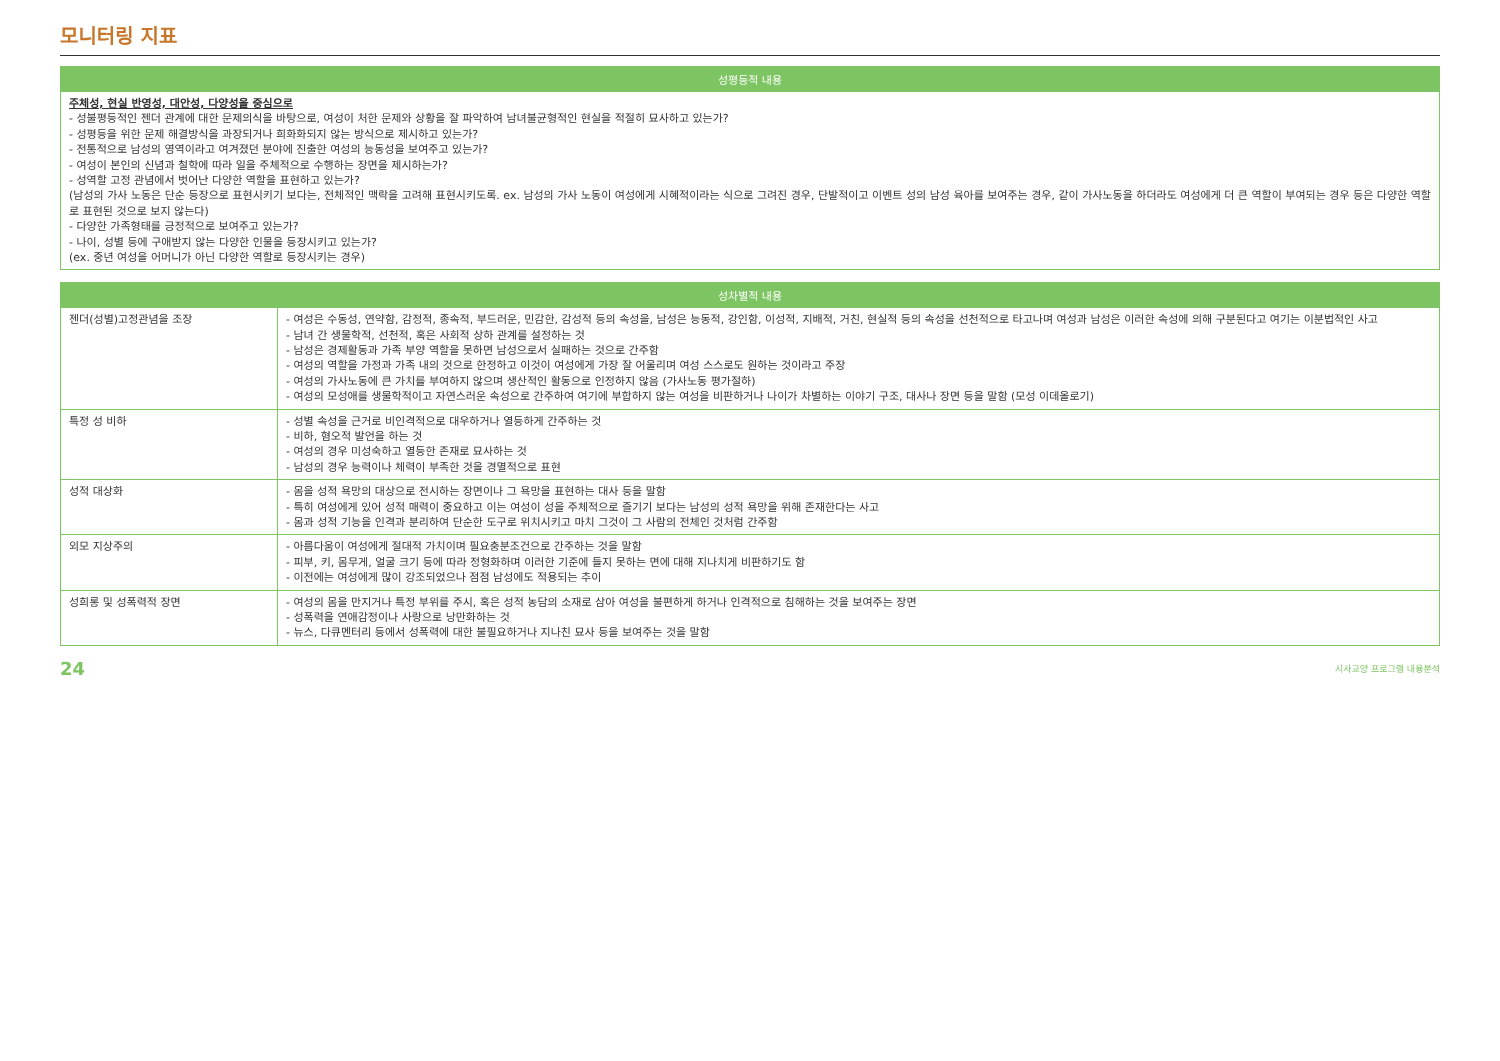모니터링 지표
| 성평등적 내용 |
| --- |
| 주체성, 현실 반영성, 대안성, 다양성을 중심으로 - 성불평등적인 젠더 관계에 대한 문제의식을 바탕으로, 여성이 처한 문제와 상황을 잘 파악하여 남녀불균형적인 현실을 적절히 묘사하고 있는가? - 성평등을 위한 문제 해결방식을 과장되거나 희화화되지 않는 방식으로 제시하고 있는가? - 전통적으로 남성의 영역이라고 여겨졌던 분야에 진출한 여성의 능동성을 보여주고 있는가? - 여성이 본인의 신념과 철학에 따라 일을 주체적으로 수행하는 장면을 제시하는가? - 성역할 고정 관념에서 벗어난 다양한 역할을 표현하고 있는가? (남성의 가사 노동은 단순 등장으로 표현시키기 보다는, 전체적인 맥락을 고려해 표현시키도록. ex. 남성의 가사 노동이 여성에게 시혜적이라는 식으로 그려진 경우, 단발적이고 이벤트 성의 남성 육아를 보여주는 경우, 같이 가사노동을 하더라도 여성에게 더 큰 역할이 부여되는 경우 등은 다양한 역할로 표현된 것으로 보지 않는다) - 다양한 가족형태를 긍정적으로 보여주고 있는가? - 나이, 성별 등에 구애받지 않는 다양한 인물을 등장시키고 있는가? (ex. 중년 여성을 어머니가 아닌 다양한 역할로 등장시키는 경우) |
| 성차별적 내용 | |
| --- | --- |
| 젠더(성별)고정관념을 조장 | - 여성은 수동성, 연약함, 감정적, 종속적, 부드러운, 민감한, 감성적 등의 속성을, 남성은 능동적, 강인함, 이성적, 지배적, 거친, 현실적 등의 속성을 선천적으로 타고나며 여성과 남성은 이러한 속성에 의해 구분된다고 여기는 이분법적인 사고 - 남녀 간 생물학적, 선천적, 혹은 사회적 상하 관계를 설정하는 것 - 남성은 경제활동과 가족 부양 역할을 못하면 남성으로서 실패하는 것으로 간주함 - 여성의 역할을 가정과 가족 내의 것으로 한정하고 이것이 여성에게 가장 잘 어울리며 여성 스스로도 원하는 것이라고 주장 - 여성의 가사노동에 큰 가치를 부여하지 않으며 생산적인 활동으로 인정하지 않음 (가사노동 평가절하) - 여성의 모성애를 생물학적이고 자연스러운 속성으로 간주하여 여기에 부합하지 않는 여성을 비판하거나 나이가 차별하는 이야기 구조, 대사나 장면 등을 말함 (모성 이데올로기) |
| 특정 성 비하 | - 성별 속성을 근거로 비인격적으로 대우하거나 열등하게 간주하는 것 - 비하, 혐오적 발언을 하는 것 - 여성의 경우 미성숙하고 열등한 존재로 묘사하는 것 - 남성의 경우 능력이나 체력이 부족한 것을 경멸적으로 표현 |
| 성적 대상화 | - 몸을 성적 욕망의 대상으로 전시하는 장면이나 그 욕망을 표현하는 대사 등을 말함 - 특히 여성에게 있어 성적 매력이 중요하고 이는 여성이 성을 주체적으로 즐기기 보다는 남성의 성적 욕망을 위해 존재한다는 사고 - 몸과 성적 기능을 인격과 분리하여 단순한 도구로 위치시키고 마치 그것이 그 사람의 전체인 것처럼 간주함 |
| 외모 지상주의 | - 아름다움이 여성에게 절대적 가치이며 필요충분조건으로 간주하는 것을 말함 - 피부, 키, 몸무게, 얼굴 크기 등에 따라 정형화하며 이러한 기준에 들지 못하는 면에 대해 지나치게 비판하기도 함 - 이전에는 여성에게 많이 강조되었으나 점점 남성에도 적용되는 추이 |
| 성희롱 및 성폭력적 장면 | - 여성의 몸을 만지거나 특정 부위를 주시, 혹은 성적 농담의 소재로 삼아 여성을 불편하게 하거나 인격적으로 침해하는 것을 보여주는 장면 - 성폭력을 연애감정이나 사랑으로 낭만화하는 것 - 뉴스, 다큐멘터리 등에서 성폭력에 대한 불필요하거나 지나친 묘사 등을 보여주는 것을 말함 |
24 시사교양 프로그램 내용분석